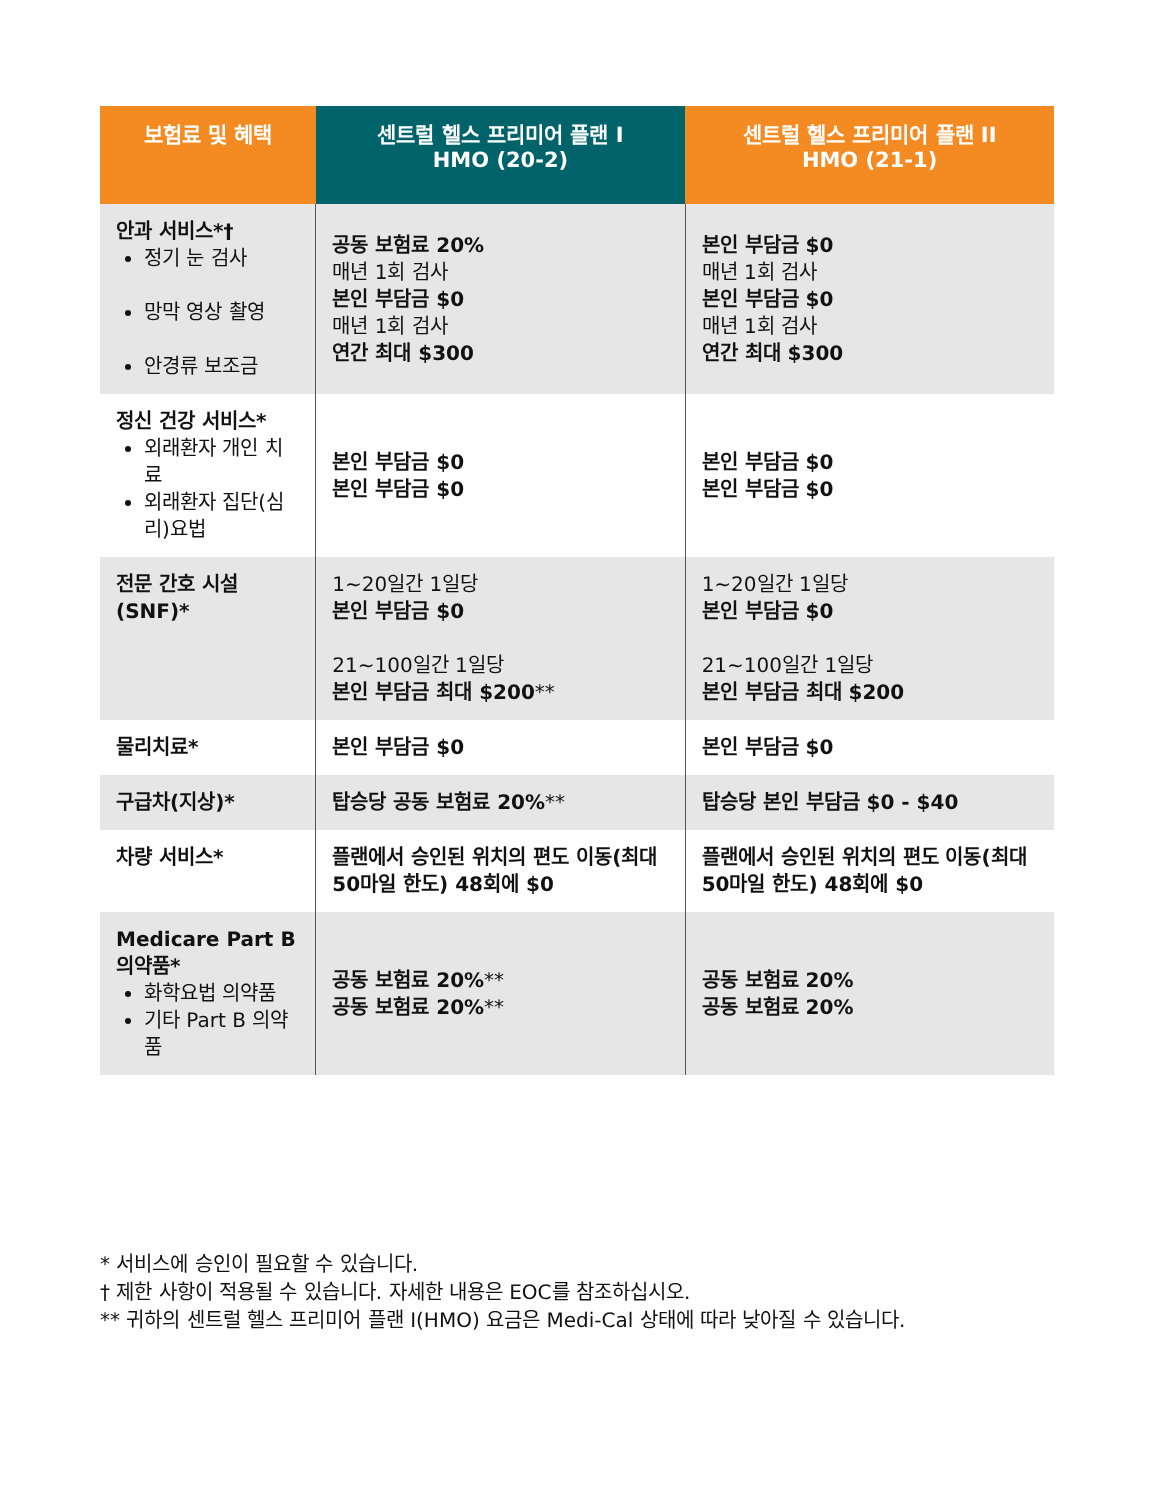| 보험료 및 혜택 | 센트럴 헬스 프리미어 플랜 I HMO (20-2) | 센트럴 헬스 프리미어 플랜 II HMO (21-1) |
| --- | --- | --- |
| 안과 서비스*† 정기 눈 검사 망막 영상 촬영 안경류 보조금 | 공동 보험료 20% 매년 1회 검사 본인 부담금 $0 매년 1회 검사 연간 최대 $300 | 본인 부담금 $0 매년 1회 검사 본인 부담금 $0 매년 1회 검사 연간 최대 $300 |
| 정신 건강 서비스* 외래환자 개인 치료 외래환자 집단(심리)요법 | 본인 부담금 $0 본인 부담금 $0 | 본인 부담금 $0 본인 부담금 $0 |
| 전문 간호 시설(SNF)* | 1~20일간 1일당 본인 부담금 $0 21~100일간 1일당 본인 부담금 최대 $200 ** | 1~20일간 1일당 본인 부담금 $0 21~100일간 1일당 본인 부담금 최대 $200 |
| 물리치료* | 본인 부담금 $0 | 본인 부담금 $0 |
| 구급차(지상)* | 탑승당 공동 보험료 20% ** | 탑승당 본인 부담금 $0 - $40 |
| 차량 서비스* | 플랜에서 승인된 위치의 편도 이동(최대 50마일 한도) 48회에 $0 | 플랜에서 승인된 위치의 편도 이동(최대 50마일 한도) 48회에 $0 |
| Medicare Part B 의약품* 화학요법 의약품 기타 Part B 의약품 | 공동 보험료 20% ** 공동 보험료 20% ** | 공동 보험료 20% 공동 보험료 20% |
* 서비스에 승인이 필요할 수 있습니다.
† 제한 사항이 적용될 수 있습니다. 자세한 내용은 EOC를 참조하십시오.
** 귀하의 센트럴 헬스 프리미어 플랜 I(HMO) 요금은 Medi-Cal 상태에 따라 낮아질 수 있습니다.